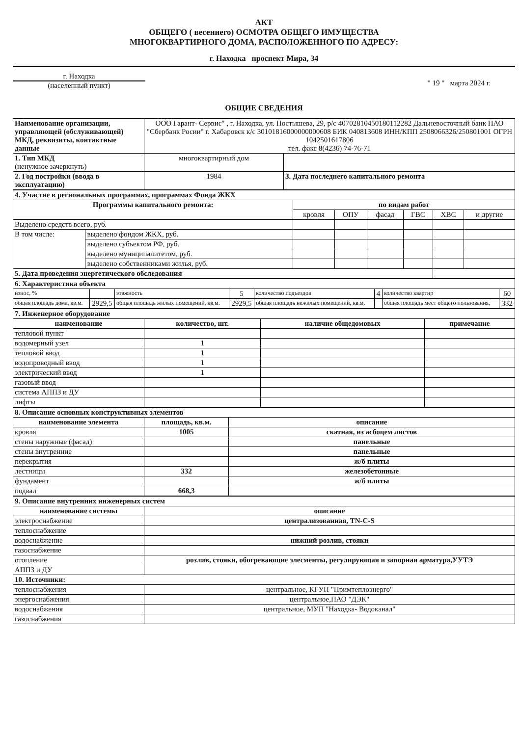АКТ
ОБЩЕГО ( весеннего) ОСМОТРА ОБЩЕГО ИМУЩЕСТВА
МНОГОКВАРТИРНОГО ДОМА, РАСПОЛОЖЕННОГО ПО АДРЕСУ:
г. Находка проспект Мира, 34
г. Находка
(населенный пункт)
" 19 " марта 2024 г.
ОБЩИЕ СВЕДЕНИЯ
| Наименование организации, управляющей (обслуживающей) МКД, реквизиты, контактные данные | ООО Гарант- Сервис" , г. Находка, ул. Постышева, 29, р/с 40702810450180112282 Дальневосточный банк ПАО "Сбербанк Росии" г. Хабаровск к/с 30101816000000000608 БИК 040813608 ИНН/КПП 2508066326/250801001 ОГРН 1042501617806 тел. факс 8(4236) 74-76-71 | | |
| 1. Тип МКД (ненужное зачеркнуть) | многоквартирный дом | | |
| 2. Год постройки (ввода в эксплуатацию) | 1984 | 3. Дата последнего капитального ремонта | |
| 4. Участие в региональных программах, программах Фонда ЖКХ | | | | | | | |
| Программы капитального ремонта: | | по видам работ | | | | | |
| | | кровля | ОПУ | фасад | ГВС | ХВС | и другие |
| Выделено средств всего, руб. | | | | | | | |
| В том числе: | выделено фондом ЖКХ, руб. | | | | | | |
| | выделено субъектом РФ, руб. | | | | | | |
| | выделено муниципалитетом, руб. | | | | | | |
| | выделено собственниками жилья, руб. | | | | | | |
| 5. Дата проведения энергетического обследования | | | | | | | |
| 6. Характеристика объекта | | | | | | | |
| износ, % | | этажность | 5 | количество подъездов | 4 | количество квартир | 60 |
| общая площадь дома, кв.м. | 2929,5 | общая площадь жилых помещений, кв.м. | 2929,5 | общая площадь нежилых помещений, кв.м. | | общая площадь мест общего пользования, | 332 |
| 7. Инженерное оборудование | | | |
| наименование | количество, шт. | наличие общедомовых | примечание |
| тепловой пункт | | | |
| водомерный узел | 1 | | |
| тепловой ввод | 1 | | |
| водопроводный ввод | 1 | | |
| электрический ввод | 1 | | |
| газовый ввод | | | |
| система АППЗ и ДУ | | | |
| лифты | | | |
| 8. Описание основных конструктивных элементов | | |
| наименование элемента | площадь, кв.м. | описание |
| кровля | 1005 | скатная, из асбоцем листов |
| стены наружные (фасад) | | панельные |
| стены внутренние | | панельные |
| перекрытия | | ж/б плиты |
| лестницы | 332 | железобетонные |
| фундамент | | ж/б плиты |
| подвал | 668,3 | |
| 9. Описание внутренних инженерных систем | |
| наименование системы | описание |
| электроснабжение | централизованная, TN-C-S |
| теплоснабжение | |
| водоснабжение | нижний розлив, стояки |
| газоснабжение | |
| отопление | розлив, стояки, обогревающие элесменты, регулирующая и запорная арматура,УУТЭ |
| АППЗ и ДУ | |
| 10. Источники: | |
| теплоснабжения | центральное, КГУП "Примтеплоэнерго" |
| энергоснабжения | центральное,ПАО "ДЭК" |
| водоснабжения | центральное, МУП "Находка- Водоканал" |
| газоснабжения | |